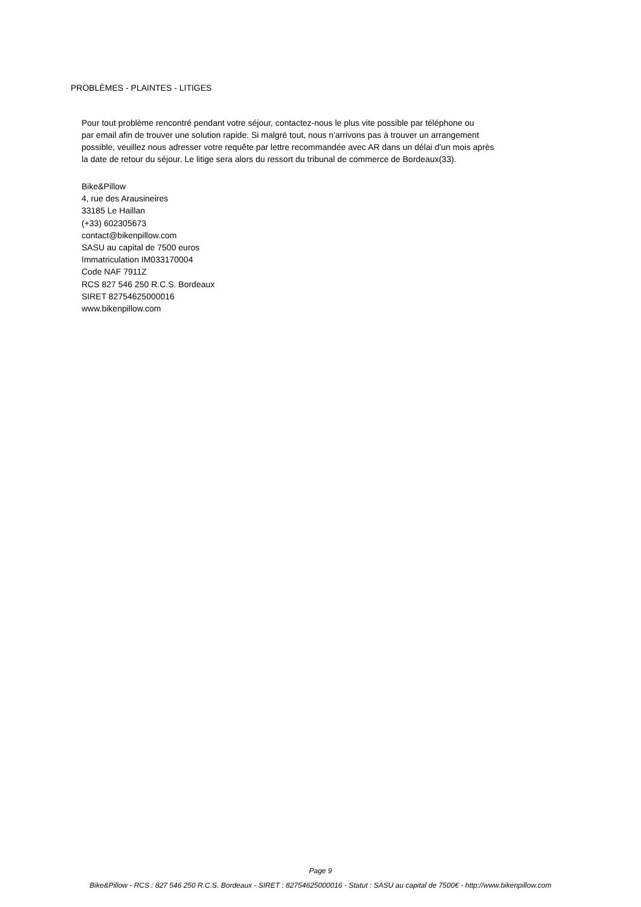PROBLÈMES - PLAINTES - LITIGES
Pour tout problème rencontré pendant votre séjour, contactez-nous le plus vite possible par téléphone ou
par email afin de trouver une solution rapide. Si malgré tout, nous n'arrivons pas à trouver un arrangement
possible, veuillez nous adresser votre requête par lettre recommandée avec AR dans un délai d'un mois après
la date de retour du séjour. Le litige sera alors du ressort du tribunal de commerce de Bordeaux(33).
Bike&Pillow
4, rue des Arausineires
33185 Le Haillan
(+33) 602305673
contact@bikenpillow.com
SASU au capital de 7500 euros
Immatriculation IM033170004
Code NAF 7911Z
RCS 827 546 250 R.C.S. Bordeaux
SIRET 82754625000016
www.bikenpillow.com
Page 9
Bike&Pillow - RCS : 827 546 250 R.C.S. Bordeaux - SIRET : 82754625000016 - Statut : SASU au capital de 7500€ - http://www.bikenpillow.com